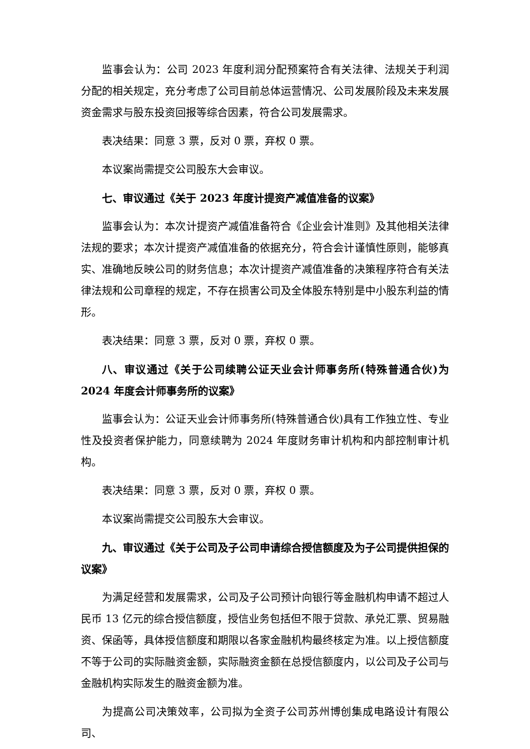监事会认为：公司 2023 年度利润分配预案符合有关法律、法规关于利润分配的相关规定，充分考虑了公司目前总体运营情况、公司发展阶段及未来发展资金需求与股东投资回报等综合因素，符合公司发展需求。
表决结果：同意 3 票，反对 0 票，弃权 0 票。
本议案尚需提交公司股东大会审议。
七、审议通过《关于 2023 年度计提资产减值准备的议案》
监事会认为：本次计提资产减值准备符合《企业会计准则》及其他相关法律法规的要求；本次计提资产减值准备的依据充分，符合会计谨慎性原则，能够真实、准确地反映公司的财务信息；本次计提资产减值准备的决策程序符合有关法律法规和公司章程的规定，不存在损害公司及全体股东特别是中小股东利益的情形。
表决结果：同意 3 票，反对 0 票，弃权 0 票。
八、审议通过《关于公司续聘公证天业会计师事务所(特殊普通合伙)为 2024 年度会计师事务所的议案》
监事会认为：公证天业会计师事务所(特殊普通合伙)具有工作独立性、专业性及投资者保护能力，同意续聘为 2024 年度财务审计机构和内部控制审计机构。
表决结果：同意 3 票，反对 0 票，弃权 0 票。
本议案尚需提交公司股东大会审议。
九、审议通过《关于公司及子公司申请综合授信额度及为子公司提供担保的议案》
为满足经营和发展需求，公司及子公司预计向银行等金融机构申请不超过人民币 13 亿元的综合授信额度，授信业务包括但不限于贷款、承兑汇票、贸易融资、保函等，具体授信额度和期限以各家金融机构最终核定为准。以上授信额度不等于公司的实际融资金额，实际融资金额在总授信额度内，以公司及子公司与金融机构实际发生的融资金额为准。
为提高公司决策效率，公司拟为全资子公司苏州博创集成电路设计有限公司、